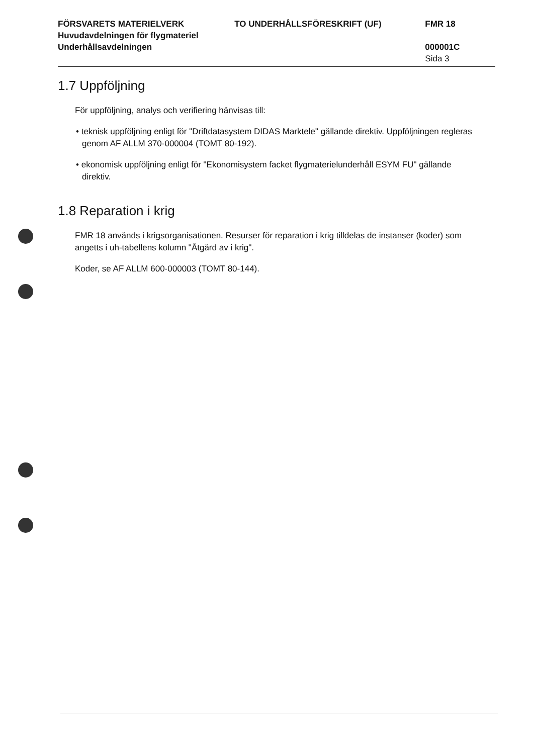FÖRSVARETS MATERIELVERK TO UNDERHÅLLSFÖRESKRIFT (UF) FMR 18
Huvudavdelningen för flygmateriel
Underhållsavdelningen 000001C
Sida 3
1.7 Uppföljning
För uppföljning, analys och verifiering hänvisas till:
• teknisk uppföljning enligt för "Driftdatasystem DIDAS Marktele" gällande direktiv. Uppföljningen regleras genom AF ALLM 370-000004 (TOMT 80-192).
• ekonomisk uppföljning enligt för "Ekonomisystem facket flygmaterielunderhåll ESYM FU" gällande direktiv.
1.8 Reparation i krig
FMR 18 används i krigsorganisationen. Resurser för reparation i krig tilldelas de instanser (koder) som angetts i uh-tabellens kolumn "Åtgärd av i krig".
Koder, se AF ALLM 600-000003 (TOMT 80-144).